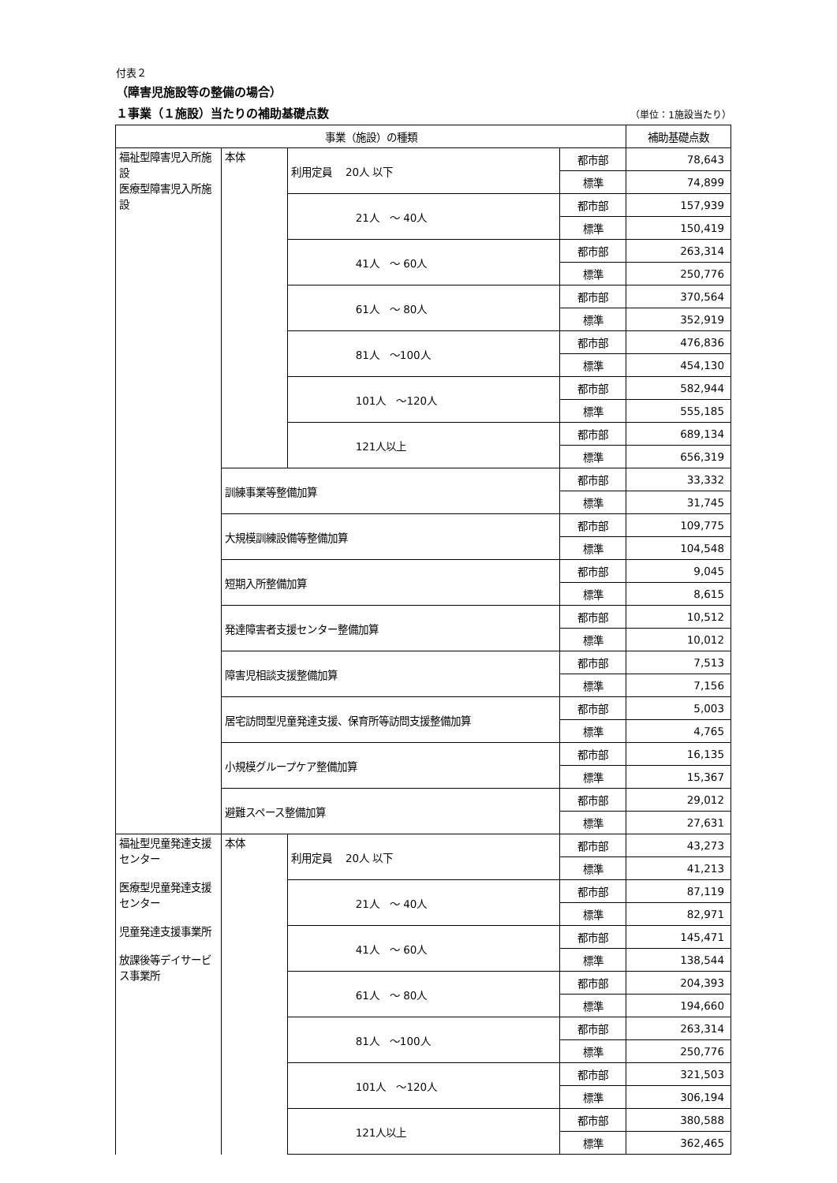付表２
（障害児施設等の整備の場合）
１事業（１施設）当たりの補助基礎点数 （単位：1施設当たり）
| 事業（施設）の種類 | | | | 補助基礎点数 |
| --- | --- | --- | --- | --- |
| 福祉型障害児入所施設 医療型障害児入所施設 | 本体 | 利用定員 20人 以下 | 都市部 | 78,643 |
| | | | 標準 | 74,899 |
| | | 21人 ～ 40人 | 都市部 | 157,939 |
| | | | 標準 | 150,419 |
| | | 41人 ～ 60人 | 都市部 | 263,314 |
| | | | 標準 | 250,776 |
| | | 61人 ～ 80人 | 都市部 | 370,564 |
| | | | 標準 | 352,919 |
| | | 81人 ～100人 | 都市部 | 476,836 |
| | | | 標準 | 454,130 |
| | | 101人 ～120人 | 都市部 | 582,944 |
| | | | 標準 | 555,185 |
| | | 121人以上 | 都市部 | 689,134 |
| | | | 標準 | 656,319 |
| | 訓練事業等整備加算 | | 都市部 | 33,332 |
| | | | 標準 | 31,745 |
| | 大規模訓練設備等整備加算 | | 都市部 | 109,775 |
| | | | 標準 | 104,548 |
| | 短期入所整備加算 | | 都市部 | 9,045 |
| | | | 標準 | 8,615 |
| | 発達障害者支援センター整備加算 | | 都市部 | 10,512 |
| | | | 標準 | 10,012 |
| | 障害児相談支援整備加算 | | 都市部 | 7,513 |
| | | | 標準 | 7,156 |
| | 居宅訪問型児童発達支援、保育所等訪問支援整備加算 | | 都市部 | 5,003 |
| | | | 標準 | 4,765 |
| | 小規模グループケア整備加算 | | 都市部 | 16,135 |
| | | | 標準 | 15,367 |
| | 避難スペース整備加算 | | 都市部 | 29,012 |
| | | | 標準 | 27,631 |
| 福祉型児童発達支援センター 医療型児童発達支援センター 児童発達支援事業所 放課後等デイサービス事業所 | 本体 | 利用定員 20人 以下 | 都市部 | 43,273 |
| | | | 標準 | 41,213 |
| | | 21人 ～ 40人 | 都市部 | 87,119 |
| | | | 標準 | 82,971 |
| | | 41人 ～ 60人 | 都市部 | 145,471 |
| | | | 標準 | 138,544 |
| | | 61人 ～ 80人 | 都市部 | 204,393 |
| | | | 標準 | 194,660 |
| | | 81人 ～100人 | 都市部 | 263,314 |
| | | | 標準 | 250,776 |
| | | 101人 ～120人 | 都市部 | 321,503 |
| | | | 標準 | 306,194 |
| | | 121人以上 | 都市部 | 380,588 |
| | | | 標準 | 362,465 |